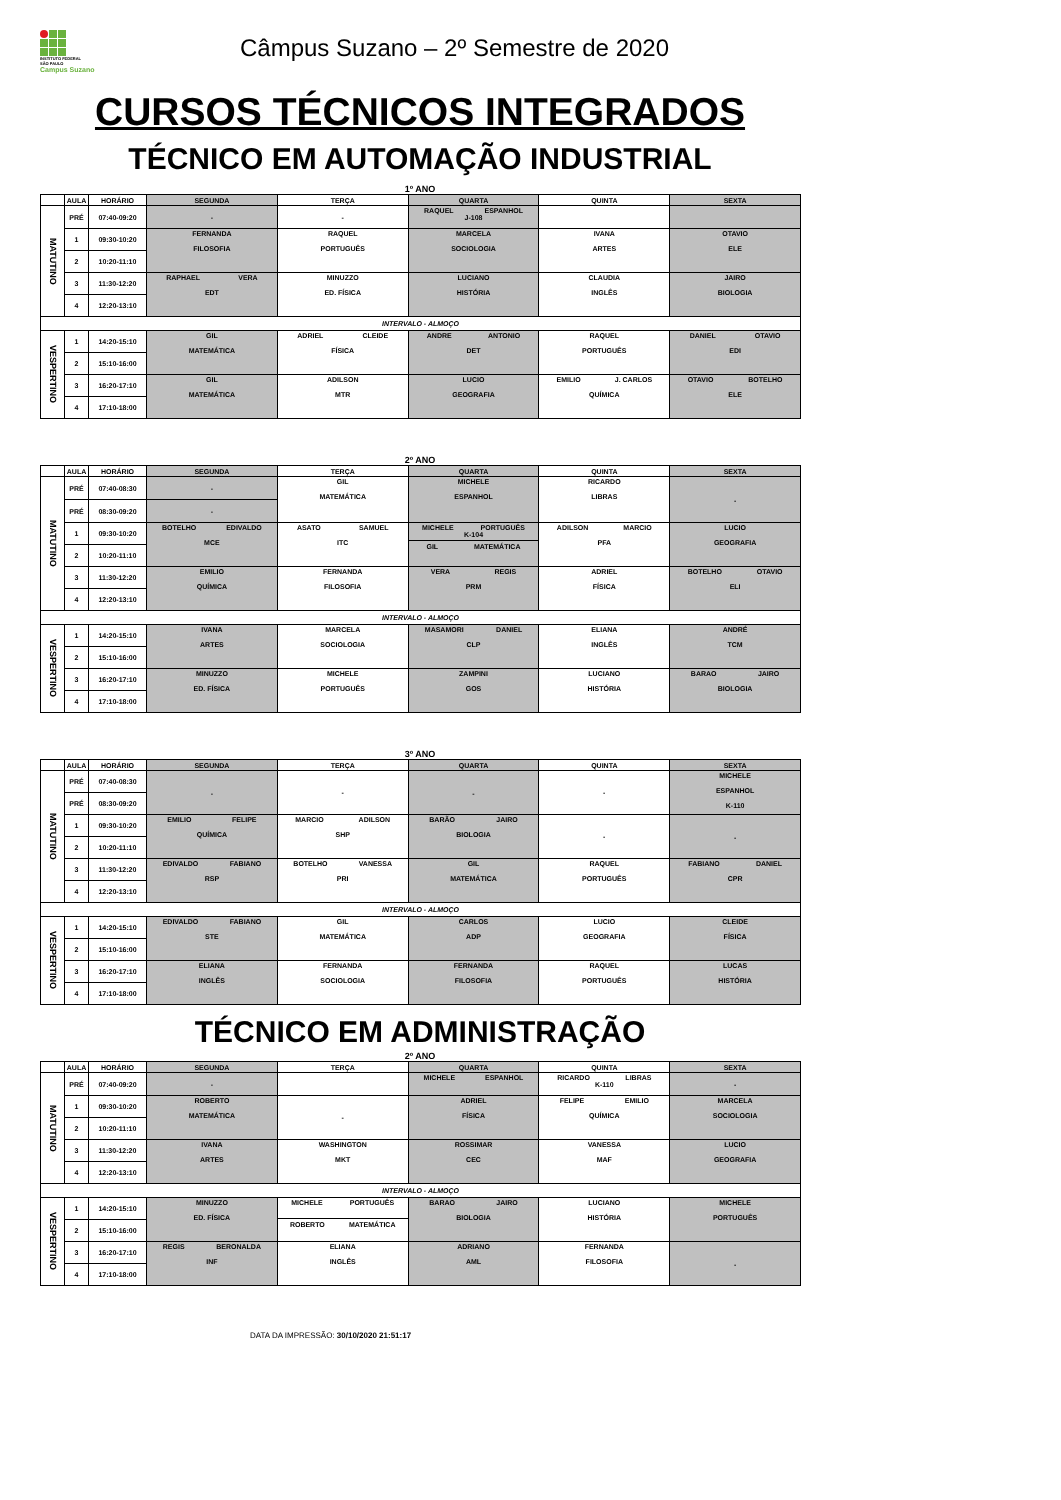INSTITUTO FEDERAL
SÃO PAULO
Campus Suzano
Câmpus Suzano – 2º Semestre de 2020
CURSOS TÉCNICOS INTEGRADOS
TÉCNICO EM AUTOMAÇÃO INDUSTRIAL
1º ANO
| | AULA | HORÁRIO | SEGUNDA | TERÇA | QUARTA | QUINTA | SEXTA |
| --- | --- | --- | --- | --- | --- | --- | --- |
| MATUTINO | PRÉ | 07:40-09:20 | - | - | RAQUEL ESPANHOL J-108 | | |
| | 1 | 09:30-10:20 | FERNANDA FILOSOFIA | RAQUEL PORTUGUÊS | MARCELA SOCIOLOGIA | IVANA ARTES | OTAVIO ELE |
| | 2 | 10:20-11:10 | | | | | |
| | 3 | 11:30-12:20 | RAPHAEL VERA EDT | MINUZZO ED. FÍSICA | LUCIANO HISTÓRIA | CLAUDIA INGLÊS | JAIRO BIOLOGIA |
| | 4 | 12:20-13:10 | | | | | |
| INTERVALO - ALMOÇO | | | | | | | |
| VESPERTINO | 1 | 14:20-15:10 | GIL MATEMÁTICA | ADRIEL CLEIDE FÍSICA | ANDRE ANTONIO DET | RAQUEL PORTUGUÊS | DANIEL OTAVIO EDI |
| | 2 | 15:10-16:00 | | | | | |
| | 3 | 16:20-17:10 | GIL MATEMÁTICA | ADILSON MTR | LUCIO GEOGRAFIA | EMILIO J. CARLOS QUÍMICA | OTAVIO BOTELHO ELE |
| | 4 | 17:10-18:00 | | | | | |
2º ANO
| | AULA | HORÁRIO | SEGUNDA | TERÇA | QUARTA | QUINTA | SEXTA |
| --- | --- | --- | --- | --- | --- | --- | --- |
| MATUTINO | PRÉ | 07:40-08:30 | - | GIL MATEMÁTICA | MICHELE ESPANHOL | RICARDO LIBRAS | - |
| | PRÉ | 08:30-09:20 | - | | | | |
| | 1 | 09:30-10:20 | BOTELHO EDIVALDO MCE | ASATO SAMUEL ITC | MICHELE PORTUGUÊS K-104 GIL MATEMÁTICA | ADILSON MARCIO PFA | LUCIO GEOGRAFIA |
| | 2 | 10:20-11:10 | | | | | |
| | 3 | 11:30-12:20 | EMILIO QUÍMICA | FERNANDA FILOSOFIA | VERA REGIS PRM | ADRIEL FÍSICA | BOTELHO OTAVIO ELI |
| | 4 | 12:20-13:10 | | | | | |
| INTERVALO - ALMOÇO | | | | | | | |
| VESPERTINO | 1 | 14:20-15:10 | IVANA ARTES | MARCELA SOCIOLOGIA | MASAMORI DANIEL CLP | ELIANA INGLÊS | ANDRÉ TCM |
| | 2 | 15:10-16:00 | | | | | |
| | 3 | 16:20-17:10 | MINUZZO ED. FÍSICA | MICHELE PORTUGUÊS | ZAMPINI GOS | LUCIANO HISTÓRIA | BARAO JAIRO BIOLOGIA |
| | 4 | 17:10-18:00 | | | | | |
3º ANO
| | AULA | HORÁRIO | SEGUNDA | TERÇA | QUARTA | QUINTA | SEXTA |
| --- | --- | --- | --- | --- | --- | --- | --- |
| MATUTINO | PRÉ | 07:40-08:30 | - | - | - | - | MICHELE ESPANHOL K-110 |
| | PRÉ | 08:30-09:20 | | | | | |
| | 1 | 09:30-10:20 | EMILIO FELIPE QUÍMICA | MARCIO ADILSON SHP | BARÃO JAIRO BIOLOGIA | - | - |
| | 2 | 10:20-11:10 | | | | | |
| | 3 | 11:30-12:20 | EDIVALDO FABIANO RSP | BOTELHO VANESSA PRI | GIL MATEMÁTICA | RAQUEL PORTUGUÊS | FABIANO DANIEL CPR |
| | 4 | 12:20-13:10 | | | | | |
| INTERVALO - ALMOÇO | | | | | | | |
| VESPERTINO | 1 | 14:20-15:10 | EDIVALDO FABIANO STE | GIL MATEMÁTICA | CARLOS ADP | LUCIO GEOGRAFIA | CLEIDE FÍSICA |
| | 2 | 15:10-16:00 | | | | | |
| | 3 | 16:20-17:10 | ELIANA INGLÊS | FERNANDA SOCIOLOGIA | FERNANDA FILOSOFIA | RAQUEL PORTUGUÊS | LUCAS HISTÓRIA |
| | 4 | 17:10-18:00 | | | | | |
TÉCNICO EM ADMINISTRAÇÃO
2º ANO
| | AULA | HORÁRIO | SEGUNDA | TERÇA | QUARTA | QUINTA | SEXTA |
| --- | --- | --- | --- | --- | --- | --- | --- |
| MATUTINO | PRÉ | 07:40-09:20 | - | | MICHELE ESPANHOL | RICARDO LIBRAS K-110 | - |
| | 1 | 09:30-10:20 | ROBERTO MATEMÁTICA | - | ADRIEL FÍSICA | FELIPE EMILIO QUÍMICA | MARCELA SOCIOLOGIA |
| | 2 | 10:20-11:10 | | | | | |
| | 3 | 11:30-12:20 | IVANA ARTES | WASHINGTON MKT | ROSSIMAR CEC | VANESSA MAF | LUCIO GEOGRAFIA |
| | 4 | 12:20-13:10 | | | | | |
| INTERVALO - ALMOÇO | | | | | | | |
| VESPERTINO | 1 | 14:20-15:10 | MINUZZO ED. FÍSICA | MICHELE PORTUGUÊS ROBERTO MATEMÁTICA | BARAO JAIRO BIOLOGIA | LUCIANO HISTÓRIA | MICHELE PORTUGUÊS |
| | 2 | 15:10-16:00 | | | | | |
| | 3 | 16:20-17:10 | REGIS BERONALDA INF | ELIANA INGLÊS | ADRIANO AML | FERNANDA FILOSOFIA | - |
| | 4 | 17:10-18:00 | | | | | |
DATA DA IMPRESSÃO: 30/10/2020 21:51:17